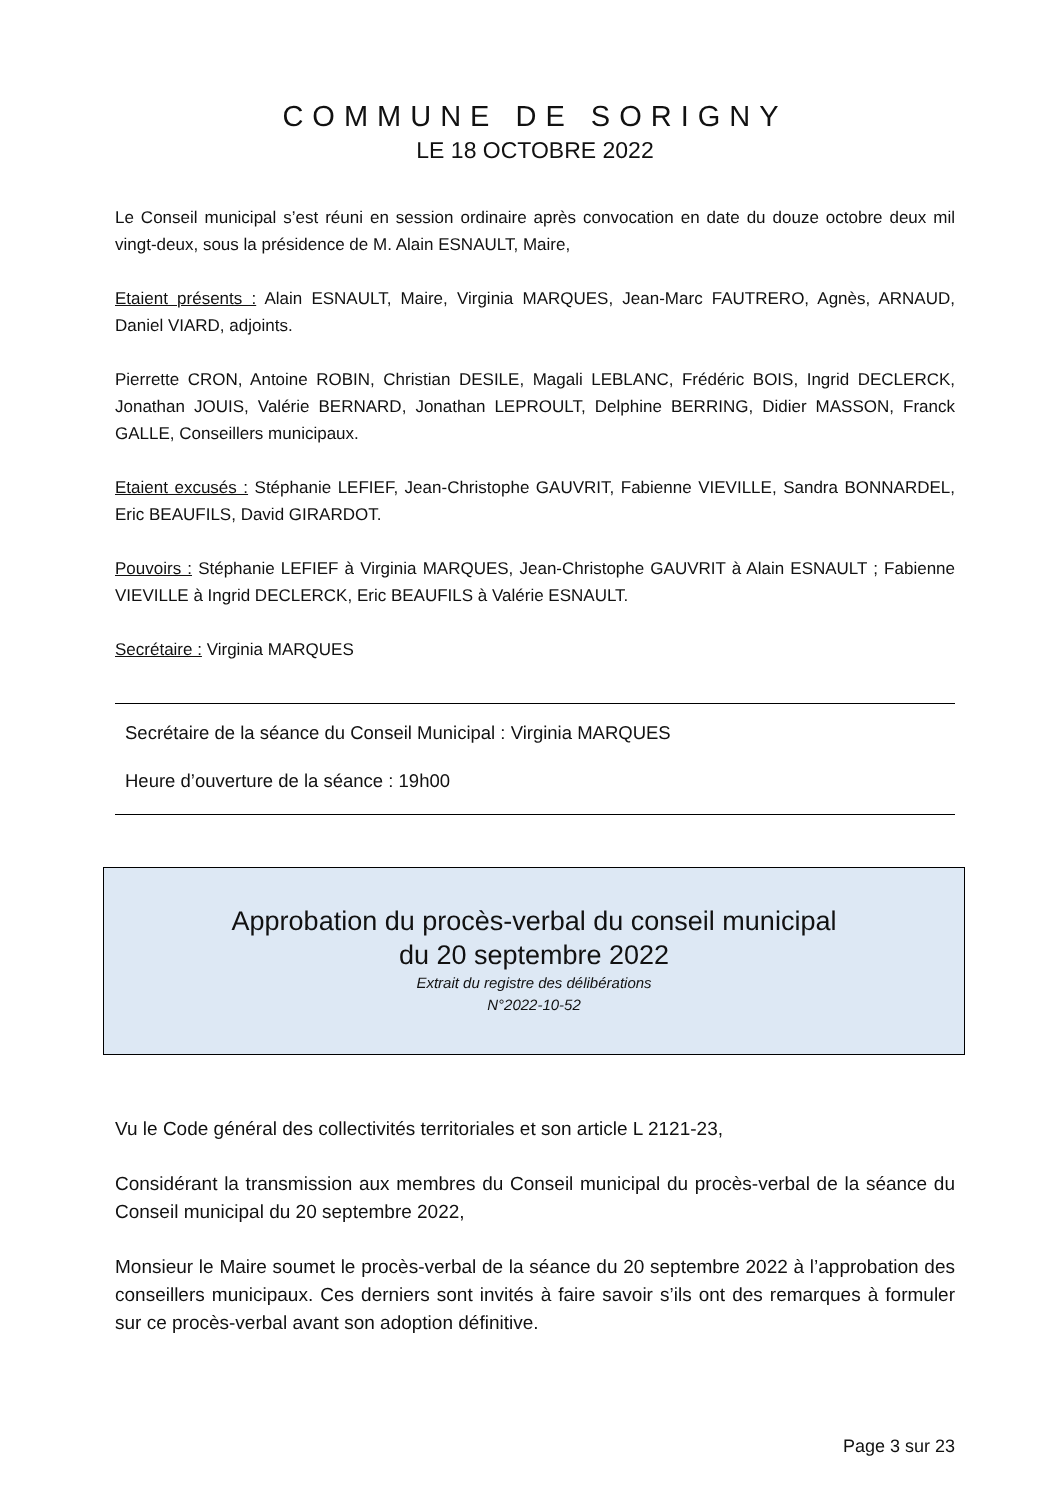COMMUNE DE SORIGNY
LE 18 OCTOBRE 2022
Le Conseil municipal s’est réuni en session ordinaire après convocation en date du douze octobre deux mil vingt-deux, sous la présidence de M. Alain ESNAULT, Maire,
Etaient présents : Alain ESNAULT, Maire, Virginia MARQUES, Jean-Marc FAUTRERO, Agnès, ARNAUD, Daniel VIARD, adjoints.
Pierrette CRON, Antoine ROBIN, Christian DESILE, Magali LEBLANC, Frédéric BOIS, Ingrid DECLERCK, Jonathan JOUIS, Valérie BERNARD, Jonathan LEPROULT, Delphine BERRING, Didier MASSON, Franck GALLE, Conseillers municipaux.
Etaient excusés : Stéphanie LEFIEF, Jean-Christophe GAUVRIT, Fabienne VIEVILLE, Sandra BONNARDEL, Eric BEAUFILS, David GIRARDOT.
Pouvoirs : Stéphanie LEFIEF à Virginia MARQUES, Jean-Christophe GAUVRIT à Alain ESNAULT ; Fabienne VIEVILLE à Ingrid DECLERCK, Eric BEAUFILS à Valérie ESNAULT.
Secrétaire : Virginia MARQUES
Secrétaire de la séance du Conseil Municipal : Virginia MARQUES
Heure d’ouverture de la séance : 19h00
Approbation du procès-verbal du conseil municipal
du 20 septembre 2022
Extrait du registre des délibérations
N°2022-10-52
Vu le Code général des collectivités territoriales et son article L 2121-23,
Considérant la transmission aux membres du Conseil municipal du procès-verbal de la séance du Conseil municipal du 20 septembre 2022,
Monsieur le Maire soumet le procès-verbal de la séance du 20 septembre 2022 à l’approbation des conseillers municipaux. Ces derniers sont invités à faire savoir s’ils ont des remarques à formuler sur ce procès-verbal avant son adoption définitive.
Page 3 sur 23